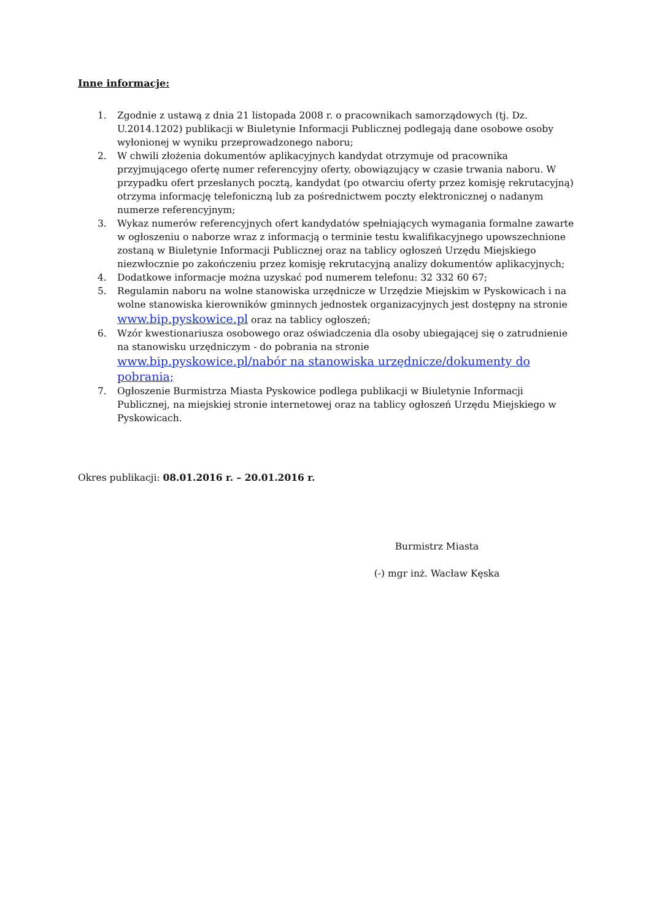Inne informacje:
1. Zgodnie z ustawą z dnia 21 listopada 2008 r. o pracownikach samorządowych (tj. Dz. U.2014.1202) publikacji w Biuletynie Informacji Publicznej podlegają dane osobowe osoby wyłonionej w wyniku przeprowadzonego naboru;
2. W chwili złożenia dokumentów aplikacyjnych kandydat otrzymuje od pracownika przyjmującego ofertę numer referencyjny oferty, obowiązujący w czasie trwania naboru. W przypadku ofert przesłanych pocztą, kandydat (po otwarciu oferty przez komisję rekrutacyjną) otrzyma informację telefoniczną lub za pośrednictwem poczty elektronicznej o nadanym numerze referencyjnym;
3. Wykaz numerów referencyjnych ofert kandydatów spełniających wymagania formalne zawarte w ogłoszeniu o naborze wraz z informacją o terminie testu kwalifikacyjnego upowszechnione zostaną w Biuletynie Informacji Publicznej oraz na tablicy ogłoszeń Urzędu Miejskiego niezwłocznie po zakończeniu przez komisję rekrutacyjną analizy dokumentów aplikacyjnych;
4. Dodatkowe informacje można uzyskać pod numerem telefonu: 32 332 60 67;
5. Regulamin naboru na wolne stanowiska urzędnicze w Urzędzie Miejskim w Pyskowicach i na wolne stanowiska kierowników gminnych jednostek organizacyjnych jest dostępny na stronie www.bip.pyskowice.pl oraz na tablicy ogłoszeń;
6. Wzór kwestionariusza osobowego oraz oświadczenia dla osoby ubiegającej się o zatrudnienie na stanowisku urzędniczym - do pobrania na stronie
www.bip.pyskowice.pl/nabór na stanowiska urzędnicze/dokumenty do pobrania;
7. Ogłoszenie Burmistrza Miasta Pyskowice podlega publikacji w Biuletynie Informacji Publicznej, na miejskiej stronie internetowej oraz na tablicy ogłoszeń Urzędu Miejskiego w Pyskowicach.
Okres publikacji: 08.01.2016 r. – 20.01.2016 r.
Burmistrz Miasta
(-) mgr inż. Wacław Kęska